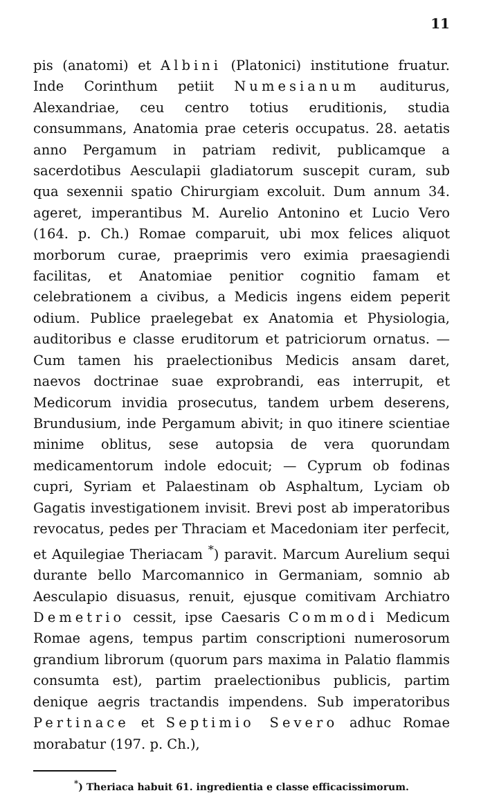11
pis (anatomi) et Albini (Platonici) institutione fruatur. Inde Corinthum petiit Numesianum auditurus, Alexandriae, ceu centro totius eruditionis, studia consummans, Anatomia prae ceteris occupatus. 28. aetatis anno Pergamum in patriam redivit, publicamque a sacerdotibus Aesculapii gladiatorum suscepit curam, sub qua sexennii spatio Chirurgiam excoluit. Dum annum 34. ageret, imperantibus M. Aurelio Antonino et Lucio Vero (164. p. Ch.) Romae comparuit, ubi mox felices aliquot morborum curae, praeprimis vero eximia praesagiendi facilitas, et Anatomiae penitior cognitio famam et celebrationem a civibus, a Medicis ingens eidem peperit odium. Publice praelegebat ex Anatomia et Physiologia, auditoribus e classe eruditorum et patriciorum ornatus. — Cum tamen his praelectionibus Medicis ansam daret, naevos doctrinae suae exprobrandi, eas interrupit, et Medicorum invidia prosecutus, tandem urbem deserens, Brundusium, inde Pergamum abivit; in quo itinere scientiae minime oblitus, sese autopsia de vera quorundam medicamentorum indole edocuit; — Cyprum ob fodinas cupri, Syriam et Palaestinam ob Asphaltum, Lyciam ob Gagatis investigationem invisit. Brevi post ab imperatoribus revocatus, pedes per Thraciam et Macedoniam iter perfecit, et Aquilegiae Theriacam <sup>*</sup>) paravit. Marcum Aurelium sequi durante bello Marcomannico in Germaniam, somnio ab Aesculapio disuasus, renuit, ejusque comitivam Archiatro Demetrio cessit, ipse Caesaris Commodi Medicum Romae agens, tempus partim conscriptioni numerosorum grandium librorum (quorum pars maxima in Palatio flammis consumta est), partim praelectionibus publicis, partim denique aegris tractandis impendens. Sub imperatoribus Pertinace et Septimio Severo adhuc Romae morabatur (197. p. Ch.),
<sup>*</sup>) Theriaca habuit 61. ingredientia e classe efficacissimorum.